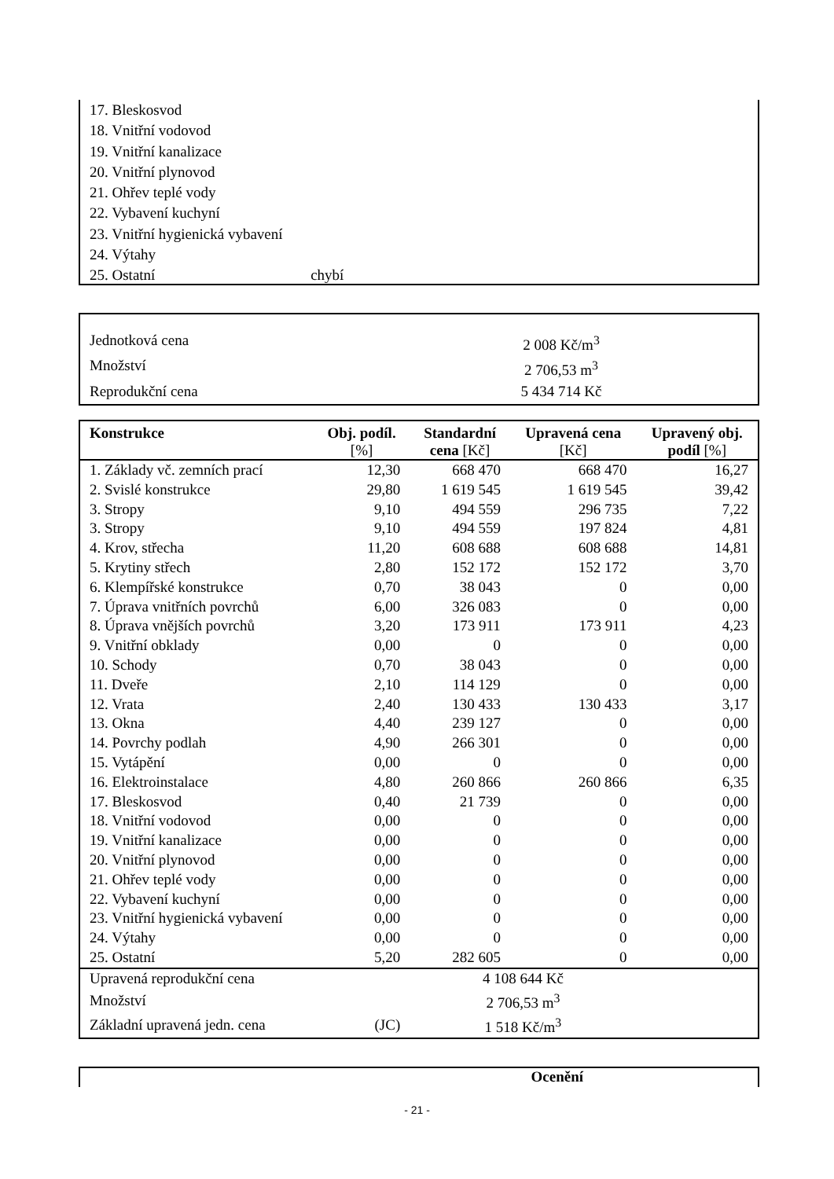17. Bleskosvod
18. Vnitřní vodovod
19. Vnitřní kanalizace
20. Vnitřní plynovod
21. Ohřev teplé vody
22. Vybavení kuchyní
23. Vnitřní hygienická vybavení
24. Výtahy
25. Ostatní chybí
Jednotková cena 2 008 Kč/m<sup>3</sup>
Množství 2 706,53 m<sup>3</sup>
Reprodukční cena 5 434 714 Kč
| Konstrukce | Obj. podíl. [%] | Standardní cena [Kč] | Upravená cena [Kč] | Upravený obj. podíl [%] |
| --- | --- | --- | --- | --- |
| 1. Základy vč. zemních prací | 12,30 | 668 470 | 668 470 | 16,27 |
| 2. Svislé konstrukce | 29,80 | 1 619 545 | 1 619 545 | 39,42 |
| 3. Stropy | 9,10 | 494 559 | 296 735 | 7,22 |
| 3. Stropy | 9,10 | 494 559 | 197 824 | 4,81 |
| 4. Krov, střecha | 11,20 | 608 688 | 608 688 | 14,81 |
| 5. Krytiny střech | 2,80 | 152 172 | 152 172 | 3,70 |
| 6. Klempířské konstrukce | 0,70 | 38 043 | 0 | 0,00 |
| 7. Úprava vnitřních povrchů | 6,00 | 326 083 | 0 | 0,00 |
| 8. Úprava vnějších povrchů | 3,20 | 173 911 | 173 911 | 4,23 |
| 9. Vnitřní obklady | 0,00 | 0 | 0 | 0,00 |
| 10. Schody | 0,70 | 38 043 | 0 | 0,00 |
| 11. Dveře | 2,10 | 114 129 | 0 | 0,00 |
| 12. Vrata | 2,40 | 130 433 | 130 433 | 3,17 |
| 13. Okna | 4,40 | 239 127 | 0 | 0,00 |
| 14. Povrchy podlah | 4,90 | 266 301 | 0 | 0,00 |
| 15. Vytápění | 0,00 | 0 | 0 | 0,00 |
| 16. Elektroinstalace | 4,80 | 260 866 | 260 866 | 6,35 |
| 17. Bleskosvod | 0,40 | 21 739 | 0 | 0,00 |
| 18. Vnitřní vodovod | 0,00 | 0 | 0 | 0,00 |
| 19. Vnitřní kanalizace | 0,00 | 0 | 0 | 0,00 |
| 20. Vnitřní plynovod | 0,00 | 0 | 0 | 0,00 |
| 21. Ohřev teplé vody | 0,00 | 0 | 0 | 0,00 |
| 22. Vybavení kuchyní | 0,00 | 0 | 0 | 0,00 |
| 23. Vnitřní hygienická vybavení | 0,00 | 0 | 0 | 0,00 |
| 24. Výtahy | 0,00 | 0 | 0 | 0,00 |
| 25. Ostatní | 5,20 | 282 605 | 0 | 0,00 |
| Upravená reprodukční cena | | 4 108 644 Kč | | |
| Množství | | 2 706,53 m<sup>3</sup> | | |
| Základní upravená jedn. cena | (JC) | 1 518 Kč/m<sup>3</sup> | | |
Ocenění
- 21 -